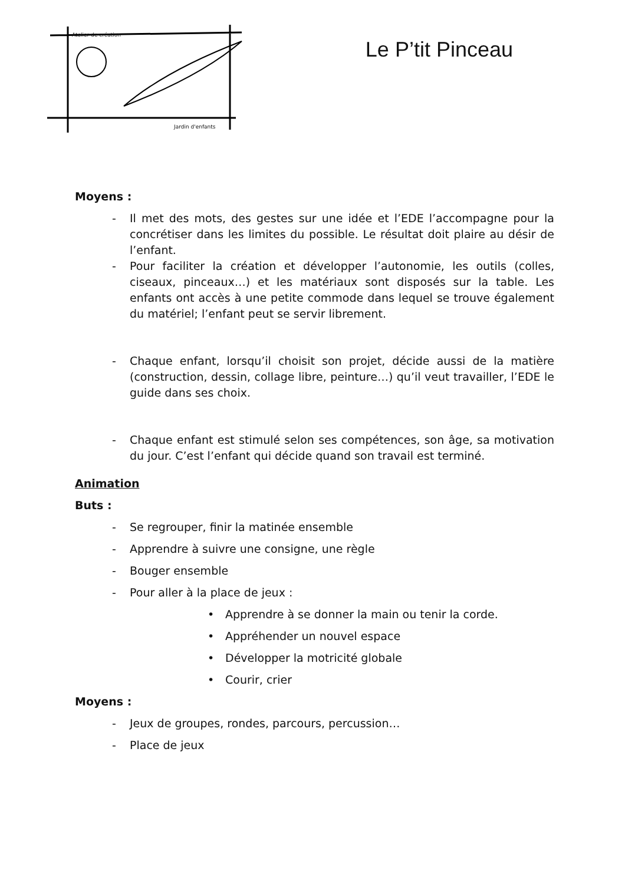Atelier de création
Jardin d'enfants
Le P’tit Pinceau
Moyens :
- Il met des mots, des gestes sur une idée et l’EDE l’accompagne pour la concrétiser dans les limites du possible. Le résultat doit plaire au désir de l’enfant.
- Pour faciliter la création et développer l’autonomie, les outils (colles, ciseaux, pinceaux…) et les matériaux sont disposés sur la table. Les enfants ont accès à une petite commode dans lequel se trouve également du matériel; l’enfant peut se servir librement.
- Chaque enfant, lorsqu’il choisit son projet, décide aussi de la matière (construction, dessin, collage libre, peinture…) qu’il veut travailler, l’EDE le guide dans ses choix.
- Chaque enfant est stimulé selon ses compétences, son âge, sa motivation du jour. C’est l’enfant qui décide quand son travail est terminé.
Animation
Buts :
- Se regrouper, finir la matinée ensemble
- Apprendre à suivre une consigne, une règle
- Bouger ensemble
- Pour aller à la place de jeux :
• Apprendre à se donner la main ou tenir la corde.
• Appréhender un nouvel espace
• Développer la motricité globale
• Courir, crier
Moyens :
- Jeux de groupes, rondes, parcours, percussion…
- Place de jeux